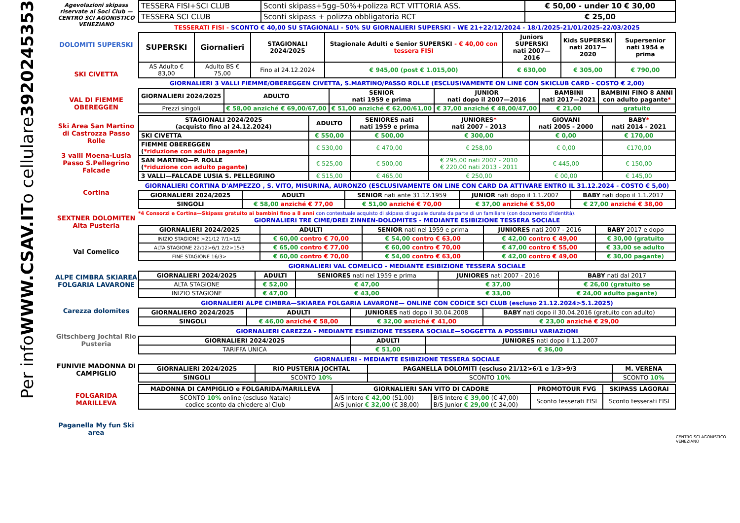Per info WWW.CSAV.IT o cellulare 3920245353
Agevolazioni skipass riservate ai Soci Club — CENTRO SCI AGONISTICO VENEZIANO
DOLOMITI SUPERSKI
SKI CIVETTA
VAL DI FIEMME OBEREGGEN
Ski Area San Martino di Castrozza Passo Rolle
3 valli Moena-Lusia Passo S.Pellegrino Falcade
Cortina
SEXTNER DOLOMITEN Alta Pusteria
Val Comelico
ALPE CIMBRA SKIAREA FOLGARIA LAVARONE
Carezza dolomites
Gitschberg Jochtal Rio Pusteria
FUNIVIE MADONNA DI CAMPIGLIO
FOLGARIDA MARILLEVA
Paganella My fun Ski area
| TESSERA FISI+SCI CLUB | Sconti skipass+5gg–50%+polizza RCT VITTORIA ASS. | € 50,00 - under 10 € 30,00 |
| TESSERA SCI CLUB | Sconti skipass + polizza obbligatoria RCT | € 25,00 |
TESSERATI FISI - SCONTO € 40,00 SU STAGIONALI - 50% SU GIORNALIERI SUPERSKI - WE 21+22/12/2024 - 18/1/2025-21/01/2025-22/03/2025
| SUPERSKI | Giornalieri | STAGIONALI 2024/2025 | Stagionale Adulti e Senior SUPERSKI - € 40,00 con tessera FISI | Juniors SUPERSKI nati 2007—2016 | Kids SUPERSKI nati 2017—2020 | Supersenior nati 1954 e prima |
| --- | --- | --- | --- | --- | --- | --- |
| AS Adulto € 83,00 | Adulto BS € 75,00 | Fino al 24.12.2024 | € 945,00 (post € 1.015,00) | € 630,00 | € 305,00 | € 790,00 |
GIORNALIERI 3 VALLI FIEMME/OBEREGGEN CIVETTA, S.MARTINO/PASSO ROLLE (ESCLUSIVAMENTE ON LINE CON SKICLUB CARD - COSTO € 2,00)
| GIORNALIERI 2024/2025 | ADULTO | SENIOR nati 1959 e prima | JUNIOR nati dopo il 2007—2016 | BAMBINI nati 2017—2021 | BAMBINI FINO 8 ANNI con adulto pagante * |
| --- | --- | --- | --- | --- | --- |
| Prezzi singoli | € 58,00 anziché € 69,00/67,00 | € 51,00 anziché € 62,00/61,00 | € 37,00 anziché € 48,00/47,00 | € 21,00 | gratuito |
| STAGIONALI 2024/2025 (acquisto fino al 24.12.2024) | ADULTO | SENIORES nati nati 1959 e prima | JUNIORES * nati 2007 - 2013 | GIOVANI nati 2005 - 2000 | BABY * nati 2014 - 2021 |
| --- | --- | --- | --- | --- | --- |
| SKI CIVETTA | € 550,00 | € 500,00 | € 300,00 | € 0,00 | € 170,00 |
| FIEMME OBEREGGEN ( *riduzione con adulto pagante ) | € 530,00 | € 470,00 | € 258,00 | € 0,00 | €170,00 |
| SAN MARTINO—P. ROLLE ( *riduzione con adulto pagante ) | € 525,00 | € 500,00 | € 295,00 nati 2007 - 2010 € 220,00 nati 2013 - 2011 | € 445,00 | € 150,00 |
| 3 VALLI—FALCADE LUSIA S. PELLEGRINO | € 515,00 | € 465,00 | € 250,00 | € 00,00 | € 145,00 |
GIORNALIERI CORTINA D'AMPEZZO , S. VITO, MISURINA, AURONZO (ESCLUSIVAMENTE ON LINE CON CARD DA ATTIVARE ENTRO IL 31.12.2024 - COSTO € 5,00)
| GIORNALIERI 2024/2025 | ADULTI | SENIOR nati ante 31.12.1959 | JUNIOR nati dopo il 1.1.2007 | BABY nati dopo il 1.1.2017 |
| SINGOLI | € 58,00 anziché € 77,00 | € 51,00 anziché € 70,00 | € 37,00 anziché € 55,00 | € 27,00 anziché € 38,00 |
*4 Consorzi e Cortina—Skipass gratuito ai bambini fino a 8 anni con contestuale acquisto di skipass di uguale durata da parte di un familiare (con documento d'identità).
GIORNALIERI TRE CIME/DREI ZINNEN-DOLOMITES - MEDIANTE ESIBIZIONE TESSERA SOCIALE
| GIORNALIERI 2024/2025 | ADULTI | SENIOR nati nel 1959 e prima | JUNIORES nati 2007 - 2016 | BABY 2017 e dopo |
| INIZIO STAGIONE >21/12 7/1>1/2 | € 60,00 contro € 70,00 | € 54,00 contro € 63,00 | € 42,00 contro € 49,00 | € 30,00 (gratuito |
| ALTA STAGIONE 22/12>6/1 2/2>15/3 | € 65,00 contro € 77,00 | € 60,00 contro € 70,00 | € 47,00 contro € 55,00 | € 33,00 se adulto |
| FINE STAGIONE 16/3> | € 60,00 contro € 70,00 | € 54,00 contro € 63,00 | € 42,00 contro € 49,00 | € 30,00 pagante) |
GIORNALIERI VAL COMELICO - MEDIANTE ESIBIZIONE TESSERA SOCIALE
| GIORNALIERI 2024/2025 | ADULTI | SENIORES nati nel 1959 e prima | JUNIORES nati 2007 - 2016 | BABY nati dal 2017 |
| ALTA STAGIONE | € 52,00 | € 47,00 | € 37,00 | € 26,00 (gratuito se |
| INIZIO STAGIONE | € 47,00 | € 43,00 | € 33,00 | € 24,00 adulto pagante) |
GIORNALIERI ALPE CIMBRA—SKIAREA FOLGARIA LAVARONE— ONLINE CON CODICE SCI CLUB (escluso 21.12.2024>5.1.2025)
| GIORNALIERO 2024/2025 | ADULTI | JUNIORES nati dopo il 30.04.2008 | BABY nati dopo il 30.04.2016 (gratuito con adulto) |
| SINGOLI | € 46,00 anziché € 58,00 | € 32,00 anziché € 41,00 | € 23,00 anziché € 29,00 |
GIORNALIERI CAREZZA - MEDIANTE ESIBIZIONE TESSERA SOCIALE—SOGGETTA A POSSIBILI VARIAZIONI
| GIORNALIERI 2024/2025 | ADULTI | JUNIORES nati dopo il 1.1.2007 |
| TARIFFA UNICA | € 51,00 | € 36,00 |
GIORNALIERI - MEDIANTE ESIBIZIONE TESSERA SOCIALE
| GIORNALIERI 2024/2025 | RIO PUSTERIA JOCHTAL | PAGANELLA DOLOMITI (escluso 21/12>6/1 e 1/3>9/3 | M. VERENA |
| --- | --- | --- | --- |
| SINGOLI | SCONTO 10% | SCONTO 10% | SCONTO 10% |
| MADONNA DI CAMPIGLIO e FOLGARIDA/MARILLEVA | GIORNALIERI SAN VITO DI CADORE | | PROMOTOUR FVG | SKIPASS LAGORAI |
| --- | --- | --- | --- | --- |
| SCONTO 10% online (escluso Natale) codice sconto da chiedere al Club | A/S Intero € 42,00 (51,00) A/S Junior € 32,00 (€ 38,00) | B/S Intero € 39,00 (€ 47,00) B/S Junior € 29,00 (€ 34,00) | Sconto tesserati FISI | Sconto tesserati FISI |
CENTRO SCI AGONISTICO VENEZIANO